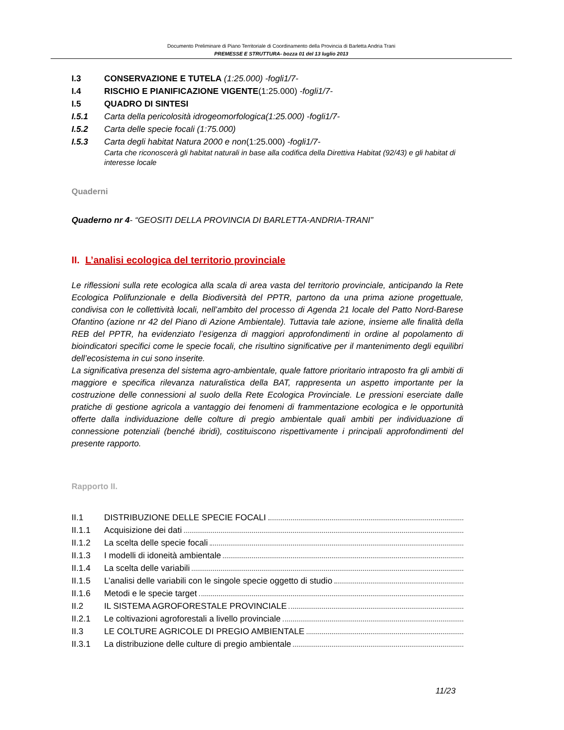Documento Preliminare di Piano Territoriale di Coordinamento della Provincia di Barletta Andria Trani
PREMESSE E STRUTTURA- bozza 01 del 13 luglio 2013
I.3 CONSERVAZIONE E TUTELA (1:25.000) -fogli1/7-
I.4 RISCHIO E PIANIFICAZIONE VIGENTE(1:25.000) -fogli1/7-
I.5 QUADRO DI SINTESI
I.5.1 Carta della pericolosità idrogeomorfologica(1:25.000) -fogli1/7-
I.5.2 Carta delle specie focali (1:75.000)
I.5.3 Carta degli habitat Natura 2000 e non(1:25.000) -fogli1/7-
Carta che riconoscerà gli habitat naturali in base alla codifica della Direttiva Habitat (92/43) e gli habitat di interesse locale
Quaderni
Quaderno nr 4- “GEOSITI DELLA PROVINCIA DI BARLETTA-ANDRIA-TRANI”
II. L’analisi ecologica del territorio provinciale
Le riflessioni sulla rete ecologica alla scala di area vasta del territorio provinciale, anticipando la Rete Ecologica Polifunzionale e della Biodiversità del PPTR, partono da una prima azione progettuale, condivisa con le collettività locali, nell’ambito del processo di Agenda 21 locale del Patto Nord-Barese Ofantino (azione nr 42 del Piano di Azione Ambientale). Tuttavia tale azione, insieme alle finalità della REB del PPTR, ha evidenziato l’esigenza di maggiori approfondimenti in ordine al popolamento di bioindicatori specifici come le specie focali, che risultino significative per il mantenimento degli equilibri dell’ecosistema in cui sono inserite.
La significativa presenza del sistema agro-ambientale, quale fattore prioritario intraposto fra gli ambiti di maggiore e specifica rilevanza naturalistica della BAT, rappresenta un aspetto importante per la costruzione delle connessioni al suolo della Rete Ecologica Provinciale. Le pressioni eserciate dalle pratiche di gestione agricola a vantaggio dei fenomeni di frammentazione ecologica e le opportunità offerte dalla individuazione delle colture di pregio ambientale quali ambiti per individuazione di connessione potenziali (benché ibridi), costituiscono rispettivamente i principali approfondimenti del presente rapporto.
Rapporto II.
II.1 DISTRIBUZIONE DELLE SPECIE FOCALI
II.1.1 Acquisizione dei dati
II.1.2 La scelta delle specie focali
II.1.3 I modelli di idoneità ambientale
II.1.4 La scelta delle variabili
II.1.5 L’analisi delle variabili con le singole specie oggetto di studio
II.1.6 Metodi e le specie target
II.2 IL SISTEMA AGROFORESTALE PROVINCIALE
II.2.1 Le coltivazioni agroforestali a livello provinciale
II.3 LE COLTURE AGRICOLE DI PREGIO AMBIENTALE
II.3.1 La distribuzione delle culture di pregio ambientale
11/23